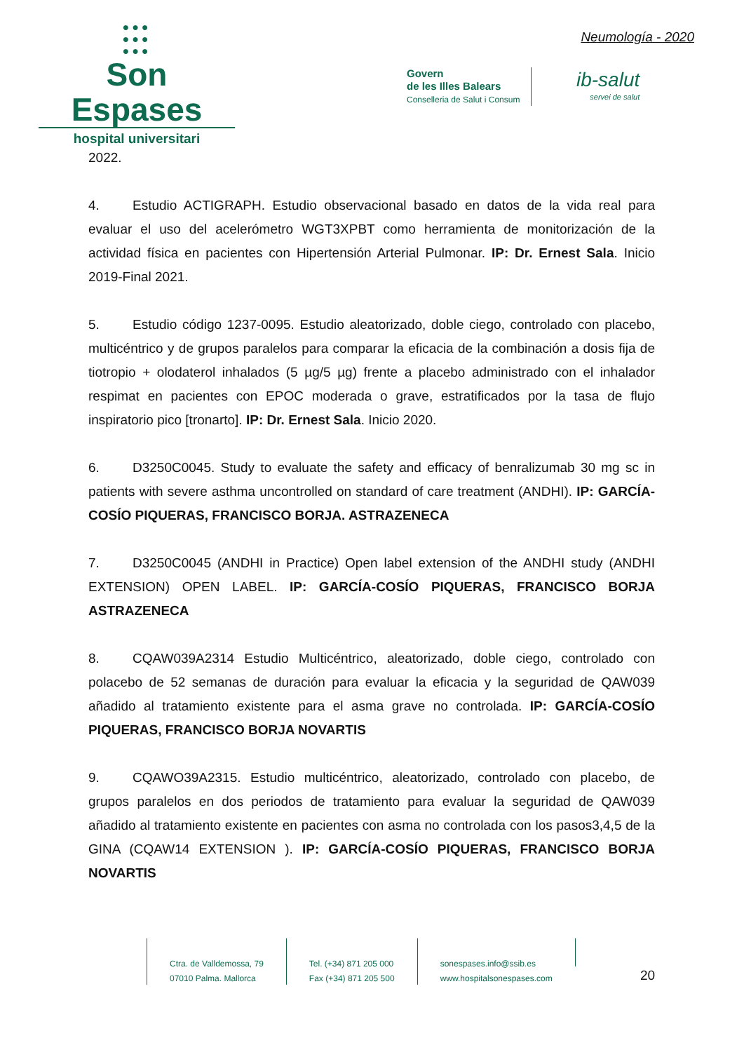●●●
●●●
●●●
Son Espases
hospital universitari
Neumología - 2020
Govern
de les Illes Balears
Conselleria de Salut i Consum
ib-salut
servei de salut
2022.
4. Estudio ACTIGRAPH. Estudio observacional basado en datos de la vida real para evaluar el uso del acelerómetro WGT3XPBT como herramienta de monitorización de la actividad física en pacientes con Hipertensión Arterial Pulmonar. IP: Dr. Ernest Sala. Inicio 2019-Final 2021.
5. Estudio código 1237-0095. Estudio aleatorizado, doble ciego, controlado con placebo, multicéntrico y de grupos paralelos para comparar la eficacia de la combinación a dosis fija de tiotropio + olodaterol inhalados (5 µg/5 µg) frente a placebo administrado con el inhalador respimat en pacientes con EPOC moderada o grave, estratificados por la tasa de flujo inspiratorio pico [tronarto]. IP: Dr. Ernest Sala. Inicio 2020.
6. D3250C0045. Study to evaluate the safety and efficacy of benralizumab 30 mg sc in patients with severe asthma uncontrolled on standard of care treatment (ANDHI). IP: GARCÍA-COSÍO PIQUERAS, FRANCISCO BORJA. ASTRAZENECA
7. D3250C0045 (ANDHI in Practice) Open label extension of the ANDHI study (ANDHI EXTENSION) OPEN LABEL. IP: GARCÍA-COSÍO PIQUERAS, FRANCISCO BORJA ASTRAZENECA
8. CQAW039A2314 Estudio Multicéntrico, aleatorizado, doble ciego, controlado con polacebo de 52 semanas de duración para evaluar la eficacia y la seguridad de QAW039 añadido al tratamiento existente para el asma grave no controlada. IP: GARCÍA-COSÍO PIQUERAS, FRANCISCO BORJA NOVARTIS
9. CQAWO39A2315. Estudio multicéntrico, aleatorizado, controlado con placebo, de grupos paralelos en dos periodos de tratamiento para evaluar la seguridad de QAW039 añadido al tratamiento existente en pacientes con asma no controlada con los pasos3,4,5 de la GINA (CQAW14 EXTENSION ). IP: GARCÍA-COSÍO PIQUERAS, FRANCISCO BORJA NOVARTIS
Ctra. de Valldemossa, 79
07010 Palma. Mallorca
Tel. (+34) 871 205 000
Fax (+34) 871 205 500
sonespases.info@ssib.es
www.hospitalsonespases.com
20